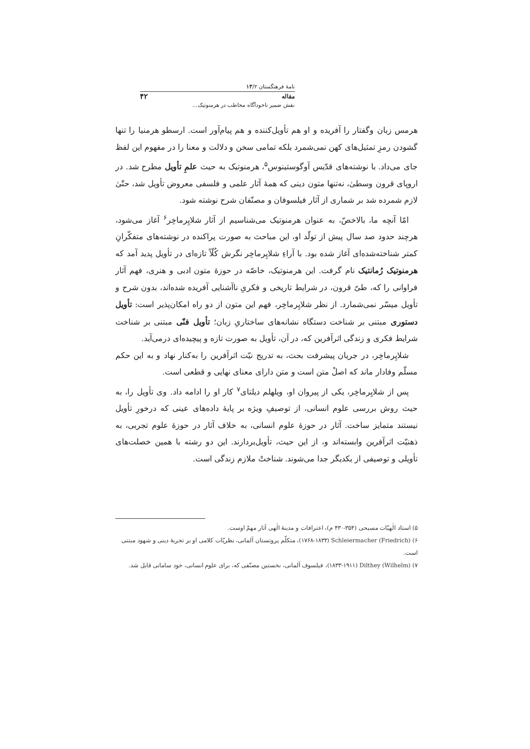نامهٔ فرهنگستان ۱۳/۲
مقاله ۴۲
نقش ضمیر ناخودآگاه مخاطب در هرمنوتیک...
هرمس زبان وگفتار را آفریده و او هم تأویل‌کننده و هم پیام‌آور است. ارسطو هرمنیا را تنها گشودن رمزِ تمثیل‌های کهن نمی‌شمرد بلکه تمامی سخن و دلالت و معنا را در مفهوم این لفظ جای می‌داد. با نوشته‌های قدّیس آوگوستینوس<sup>۵</sup>، هرمنوتیک به حیث علمِ تأویل مطرح شد. در اروپای قرون وسطیٰ، نه‌تنها متون دینی که همهٔ آثار علمی و فلسفی معروض تأویل شد، حتّیٰ لازم شمرده شد بر شماری از آثار فیلسوفان و مصنّفان شرح نوشته شود.
امّا آنچه ما، بالاخصّ، به عنوان هرمنوتیک می‌شناسیم از آثار شلایِرماخِر<sup>۶</sup> آغاز می‌شود، هرچند حدود صد سال پیش از تولّد او، این مباحث به صورت پراکنده در نوشته‌های متفکّرانِ کمتر شناخته‌شده‌ای آغاز شده بود. با آراءِ شلایِرماخِر نگرش کُلّاً تازه‌ای در تأویل پدید آمد که هرمنوتیک رُمانتیک نام گرفت. این هرمنوتیک، خاصّه در حوزهٔ متون ادبی و هنری، فهم آثار فراوانی را که، طیّ قرون، در شرایط تاریخی و فکریِ ناآشنایی آفریده شده‌اند، بدون شرح و تأویل میسّر نمی‌شمارد. از نظر شلایِرماخِر، فهم این متون از دو راه امکان‌پذیر است: تأویل دستوری مبتنی بر شناخت دستگاه نشانه‌های ساختاریِ زبان؛ تأویل فنّی مبتنی بر شناخت شرایط فکری و زندگی اثرآفرین که، در آن، تأویل به صورت تازه و پیچیده‌ای درمی‌آید.
شلایِرماخِر، در جریان پیشرفت بحث، به تدریج نیّت اثرآفرین را به‌کنار نهاد و به این حکم مسلّم وفادار ماند که اصلْ متن است و متن دارای معنای نهایی و قطعی است.
پس از شلایِرماخِر، یکی از پیروان او، ویلهلم دیلتای<sup>۷</sup> کار او را ادامه داد. وی تأویل را، به حیث روش بررسی علوم انسانی، از توصیفِ ویژه بر پایهٔ داده‌های عینی که درخورِ تأویل نیستند متمایز ساخت. آثار در حوزهٔ علوم انسانی، به خلاف آثار در حوزهٔ علوم تجربی، به ذهنیّت اثرآفرین وابسته‌اند و، از این حیث، تأویل‌بردارند. این دو رشته با همین خصلت‌های تأویلی و توصیفی از یکدیگر جدا می‌شوند. شناختْ ملازم زندگی است.
۵) استاد الٰهیّات مسیحی (۳۵۴-۴۳۰ م)، اعترافات و مدینهٔ الٰهی آثار مهمّ اوست.
۶) Schleiermacher (Friedrich) (۱۷۶۸-۱۸۳۴)، متکلّم پروتستان آلمانی، نظریّات کلامی او بر تجربهٔ دینی و شهود مبتنی است.
۷) Dilthey (Wilhelm) (۱۸۳۳-۱۹۱۱)، فیلسوف آلمانی، نخستین مصنّفی که، برای علوم انسانی، خود سامانی قایل شد.